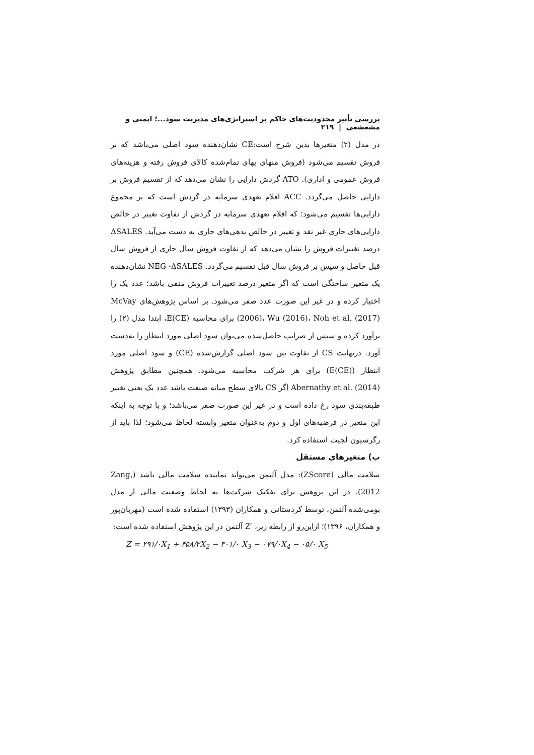بررسی تأثیر محدودیت‌های حاکم بر استراتژی‌های مدیریت سود...؛ ایمنی و مشعشعی | ۲۱۹
در مدل (۲) متغیرها بدین شرح است:CE نشان‌دهنده سود اصلی می‌باشد که بر فروش تقسیم می‌شود (فروش منهای بهای تمام‌شده کالای فروش رفته و هزینه‌های فروش عمومی و اداری). ATO گردش دارایی را نشان می‌دهد که از تقسیم فروش بر دارایی حاصل می‌گردد. ACC اقلام تعهدی سرمایه در گردش است که بر مجموع دارایی‌ها تقسیم می‌شود؛ که اقلام تعهدی سرمایه در گردش از تفاوت تغییر در خالص دارایی‌های جاری غیر نقد و تغییر در خالص بدهی‌های جاری به دست می‌آید. ΔSALES درصد تغییرات فروش را نشان می‌دهد که از تفاوت فروش سال جاری از فروش سال قبل حاصل و سپس بر فروش سال قبل تقسیم می‌گردد. NEG -ΔSALES نشان‌دهنده یک متغیر ساختگی است که اگر متغیر درصد تغییرات فروش منفی باشد؛ عدد یک را اختیار کرده و در غیر این صورت عدد صفر می‌شود. بر اساس پژوهش‌های McVay (2006)، Wu (2016)، Noh et al. (2017) برای محاسبه E(CE)، ابتدا مدل (۲) را برآورد کرده و سپس از ضرایب حاصل‌شده می‌توان سود اصلی مورد انتظار را به‌دست آورد. درنهایت CS از تفاوت بین سود اصلی گزارش‌شده (CE) و سود اصلی مورد انتظار (E(CE)) برای هر شرکت محاسبه می‌شود. همچنین مطابق پژوهش Abernathy et al. (2014) اگر CS بالای سطح میانه صنعت باشد عدد یک یعنی تغییر طبقه‌بندی سود رخ داده است و در غیر این صورت صفر می‌باشد؛ و با توجه به اینکه این متغیر در فرضیه‌های اول و دوم به‌عنوان متغیر وابسته لحاظ می‌شود؛ لذا باید از رگرسیون لجیت استفاده کرد.
ب) متغیرهای مستقل
سلامت مالی (ZScore): مدل آلتمن می‌تواند نماینده سلامت مالی باشد (Zang, 2012). در این پژوهش برای تفکیک شرکت‌ها به لحاظ وضعیت مالی از مدل بومی‌شده آلتمن، توسط کردستانی و همکاران (۱۳۹۳) استفاده شده است (مهربان‌پور و همکاران، ۱۳۹۶)؛ ازاین‌رو از رابطه زیر، ′Z آلتمن در این پژوهش استفاده شده است:
Z = ۲۹۱/۰X<sub>1</sub> + ۴۵۸/۲X<sub>2</sub> − ۳۰۱/۰ X<sub>3</sub> − ۰۷۹/۰X<sub>4</sub> − ۰۵/۰ X<sub>5</sub>